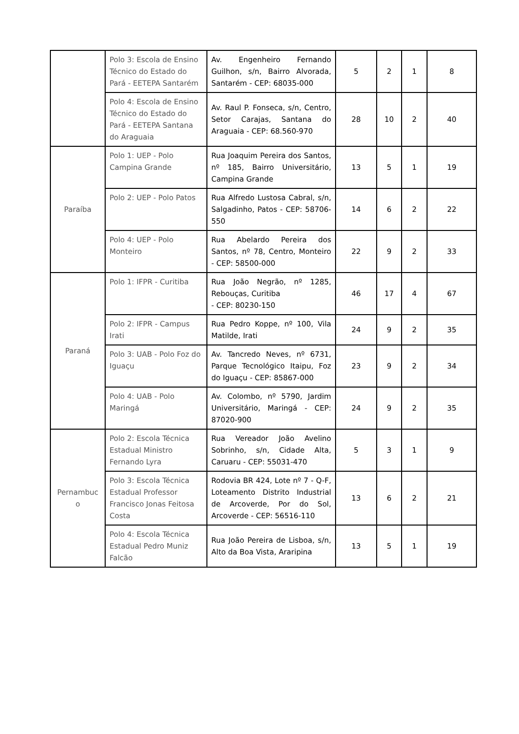| | Polo 3: Escola de Ensino Técnico do Estado do Pará - EETEPA Santarém | Av. Engenheiro Fernando Guilhon, s/n, Bairro Alvorada, Santarém - CEP: 68035-000 | 5 | 2 | 1 | 8 |
| | Polo 4: Escola de Ensino Técnico do Estado do Pará - EETEPA Santana do Araguaia | Av. Raul P. Fonseca, s/n, Centro, Setor Carajas, Santana do Araguaia - CEP: 68.560-970 | 28 | 10 | 2 | 40 |
| Paraíba | Polo 1: UEP - Polo Campina Grande | Rua Joaquim Pereira dos Santos, nº 185, Bairro Universitário, Campina Grande | 13 | 5 | 1 | 19 |
| | Polo 2: UEP - Polo Patos | Rua Alfredo Lustosa Cabral, s/n, Salgadinho, Patos - CEP: 58706-550 | 14 | 6 | 2 | 22 |
| | Polo 4: UEP - Polo Monteiro | Rua Abelardo Pereira dos Santos, nº 78, Centro, Monteiro - CEP: 58500-000 | 22 | 9 | 2 | 33 |
| Paraná | Polo 1: IFPR - Curitiba | Rua João Negrão, nº 1285, Rebouças, Curitiba - CEP: 80230-150 | 46 | 17 | 4 | 67 |
| | Polo 2: IFPR - Campus Irati | Rua Pedro Koppe, nº 100, Vila Matilde, Irati | 24 | 9 | 2 | 35 |
| | Polo 3: UAB - Polo Foz do Iguaçu | Av. Tancredo Neves, nº 6731, Parque Tecnológico Itaipu, Foz do Iguaçu - CEP: 85867-000 | 23 | 9 | 2 | 34 |
| | Polo 4: UAB - Polo Maringá | Av. Colombo, nº 5790, Jardim Universitário, Maringá - CEP: 87020-900 | 24 | 9 | 2 | 35 |
| Pernambuc o | Polo 2: Escola Técnica Estadual Ministro Fernando Lyra | Rua Vereador João Avelino Sobrinho, s/n, Cidade Alta, Caruaru - CEP: 55031-470 | 5 | 3 | 1 | 9 |
| | Polo 3: Escola Técnica Estadual Professor Francisco Jonas Feitosa Costa | Rodovia BR 424, Lote nº 7 - Q-F, Loteamento Distrito Industrial de Arcoverde, Por do Sol, Arcoverde - CEP: 56516-110 | 13 | 6 | 2 | 21 |
| | Polo 4: Escola Técnica Estadual Pedro Muniz Falcão | Rua João Pereira de Lisboa, s/n, Alto da Boa Vista, Araripina | 13 | 5 | 1 | 19 |